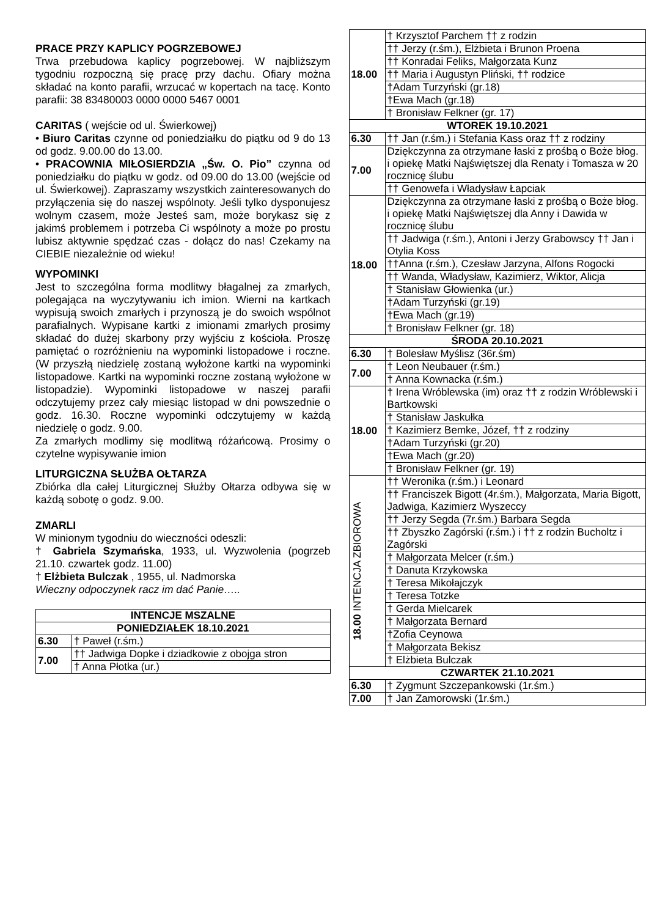PRACE PRZY KAPLICY POGRZEBOWEJ
Trwa przebudowa kaplicy pogrzebowej. W najbliższym tygodniu rozpoczną się pracę przy dachu. Ofiary można składać na konto parafii, wrzucać w kopertach na tacę. Konto parafii: 38 83480003 0000 0000 5467 0001
CARITAS ( wejście od ul. Świerkowej)
• Biuro Caritas czynne od poniedziałku do piątku od 9 do 13 od godz. 9.00.00 do 13.00.
• PRACOWNIA MIŁOSIERDZIA „Św. O. Pio” czynna od poniedziałku do piątku w godz. od 09.00 do 13.00 (wejście od ul. Świerkowej). Zapraszamy wszystkich zainteresowanych do przyłączenia się do naszej wspólnoty. Jeśli tylko dysponujesz wolnym czasem, może Jesteś sam, może borykasz się z jakimś problemem i potrzeba Ci wspólnoty a może po prostu lubisz aktywnie spędzać czas - dołącz do nas! Czekamy na CIEBIE niezależnie od wieku!
WYPOMINKI
Jest to szczególna forma modlitwy błagalnej za zmarłych, polegająca na wyczytywaniu ich imion. Wierni na kartkach wypisują swoich zmarłych i przynoszą je do swoich wspólnot parafialnych. Wypisane kartki z imionami zmarłych prosimy składać do dużej skarbony przy wyjściu z kościoła. Proszę pamiętać o rozróżnieniu na wypominki listopadowe i roczne. (W przyszłą niedzielę zostaną wyłożone kartki na wypominki listopadowe. Kartki na wypominki roczne zostaną wyłożone w listopadzie). Wypominki listopadowe w naszej parafii odczytujemy przez cały miesiąc listopad w dni powszednie o godz. 16.30. Roczne wypominki odczytujemy w każdą niedzielę o godz. 9.00.
Za zmarłych modlimy się modlitwą różańcową. Prosimy o czytelne wypisywanie imion
LITURGICZNA SŁUŻBA OŁTARZA
Zbiórka dla całej Liturgicznej Służby Ołtarza odbywa się w każdą sobotę o godz. 9.00.
ZMARLI
W minionym tygodniu do wieczności odeszli:
† Gabriela Szymańska, 1933, ul. Wyzwolenia (pogrzeb 21.10. czwartek godz. 11.00)
† Elżbieta Bulczak , 1955, ul. Nadmorska
Wieczny odpoczynek racz im dać Panie…..
| INTENCJE MSZALNE | |
| --- | --- |
| PONIEDZIAŁEK 18.10.2021 | |
| 6.30 | † Paweł (r.śm.) |
| 7.00 | †† Jadwiga Dopke i dziadkowie z obojga stron |
| | † Anna Płotka (ur.) |
| 18.00 | † Krzysztof Parchem †† z rodzin |
| | †† Jerzy (r.śm.), Elżbieta i Brunon Proena |
| | †† Konradai Feliks, Małgorzata Kunz |
| | †† Maria i Augustyn Pliński, †† rodzice |
| | †Adam Turzyński (gr.18) |
| | †Ewa Mach (gr.18) |
| | † Bronisław Felkner (gr. 17) |
| WTOREK 19.10.2021 | |
| 6.30 | †† Jan (r.śm.) i Stefania Kass oraz †† z rodziny |
| 7.00 | Dziękczynna za otrzymane łaski z prośbą o Boże błog. i opiekę Matki Najświętszej dla Renaty i Tomasza w 20 rocznicę ślubu |
| | †† Genowefa i Władysław Łapciak |
| 18.00 | Dziękczynna za otrzymane łaski z prośbą o Boże błog. i opiekę Matki Najświętszej dla Anny i Dawida w rocznicę ślubu |
| | †† Jadwiga (r.śm.), Antoni i Jerzy Grabowscy †† Jan i Otylia Koss |
| | ††Anna (r.śm.), Czesław Jarzyna, Alfons Rogocki |
| | †† Wanda, Władysław, Kazimierz, Wiktor, Alicja |
| | † Stanisław Głowienka (ur.) |
| | †Adam Turzyński (gr.19) |
| | †Ewa Mach (gr.19) |
| | † Bronisław Felkner (gr. 18) |
| ŚRODA 20.10.2021 | |
| 6.30 | † Bolesław Myślisz (36r.śm) |
| 7.00 | † Leon Neubauer (r.śm.) |
| | † Anna Kownacka (r.śm.) |
| 18.00 | † Irena Wróblewska (im) oraz †† z rodzin Wróblewski i Bartkowski |
| | † Stanisław Jaskułka |
| | † Kazimierz Bemke, Józef, †† z rodziny |
| | †Adam Turzyński (gr.20) |
| | †Ewa Mach (gr.20) |
| | † Bronisław Felkner (gr. 19) |
| 18.00 INTENCJA ZBIOROWA | †† Weronika (r.śm.) i Leonard |
| | †† Franciszek Bigott (4r.śm.), Małgorzata, Maria Bigott, Jadwiga, Kazimierz Wyszeccy |
| | †† Jerzy Segda (7r.śm.) Barbara Segda |
| | †† Zbyszko Zagórski (r.śm.) i †† z rodzin Bucholtz i Zagórski |
| | † Małgorzata Melcer (r.śm.) |
| | † Danuta Krzykowska |
| | † Teresa Mikołajczyk |
| | † Teresa Totzke |
| | † Gerda Mielcarek |
| | † Małgorzata Bernard |
| | †Zofia Ceynowa |
| | † Małgorzata Bekisz |
| | † Elżbieta Bulczak |
| CZWARTEK 21.10.2021 | |
| 6.30 | † Zygmunt Szczepankowski (1r.śm.) |
| 7.00 | † Jan Zamorowski (1r.śm.) |